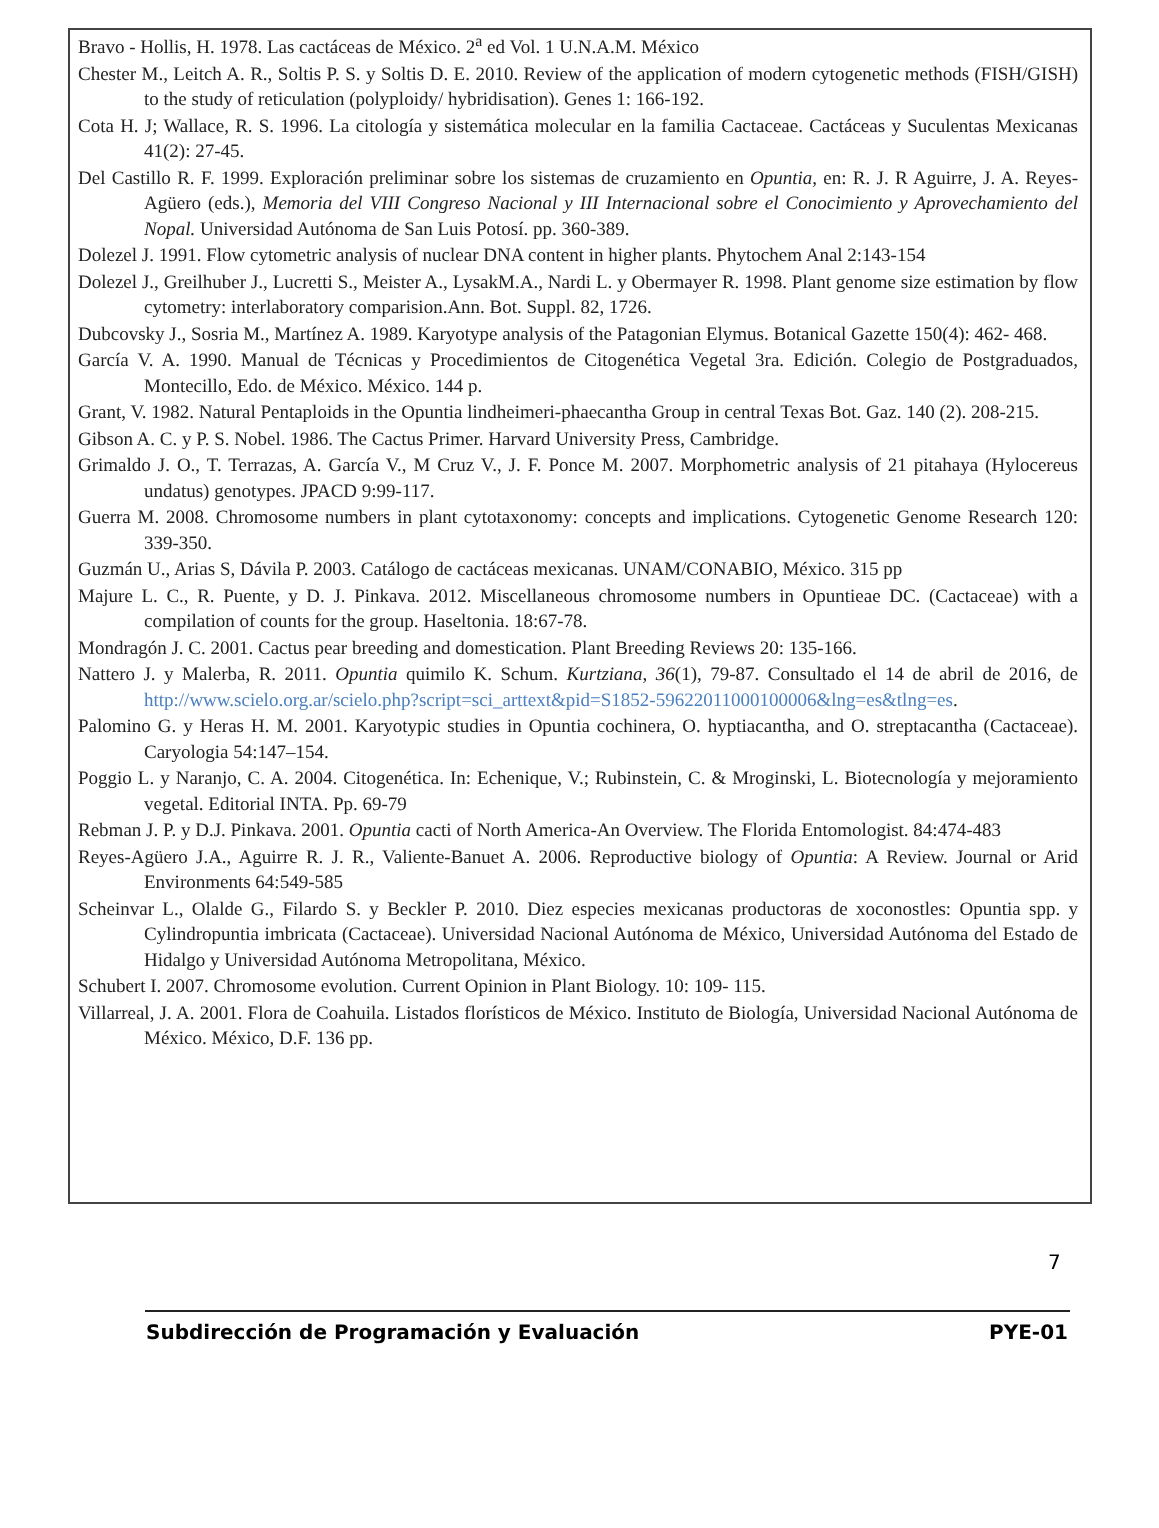Bravo - Hollis, H. 1978. Las cactáceas de México. 2<sup>a</sup> ed Vol. 1 U.N.A.M. México
Chester M., Leitch A. R., Soltis P. S. y Soltis D. E. 2010. Review of the application of modern cytogenetic methods (FISH/GISH) to the study of reticulation (polyploidy/ hybridisation). Genes 1: 166-192.
Cota H. J; Wallace, R. S. 1996. La citología y sistemática molecular en la familia Cactaceae. Cactáceas y Suculentas Mexicanas 41(2): 27-45.
Del Castillo R. F. 1999. Exploración preliminar sobre los sistemas de cruzamiento en Opuntia, en: R. J. R Aguirre, J. A. Reyes-Agüero (eds.), Memoria del VIII Congreso Nacional y III Internacional sobre el Conocimiento y Aprovechamiento del Nopal. Universidad Autónoma de San Luis Potosí. pp. 360-389.
Dolezel J. 1991. Flow cytometric analysis of nuclear DNA content in higher plants. Phytochem Anal 2:143-154
Dolezel J., Greilhuber J., Lucretti S., Meister A., LysakM.A., Nardi L. y Obermayer R. 1998. Plant genome size estimation by flow cytometry: interlaboratory comparision.Ann. Bot. Suppl. 82, 1726.
Dubcovsky J., Sosria M., Martínez A. 1989. Karyotype analysis of the Patagonian Elymus. Botanical Gazette 150(4): 462- 468.
García V. A. 1990. Manual de Técnicas y Procedimientos de Citogenética Vegetal 3ra. Edición. Colegio de Postgraduados, Montecillo, Edo. de México. México. 144 p.
Grant, V. 1982. Natural Pentaploids in the Opuntia lindheimeri-phaecantha Group in central Texas Bot. Gaz. 140 (2). 208-215.
Gibson A. C. y P. S. Nobel. 1986. The Cactus Primer. Harvard University Press, Cambridge.
Grimaldo J. O., T. Terrazas, A. García V., M Cruz V., J. F. Ponce M. 2007. Morphometric analysis of 21 pitahaya (Hylocereus undatus) genotypes. JPACD 9:99-117.
Guerra M. 2008. Chromosome numbers in plant cytotaxonomy: concepts and implications. Cytogenetic Genome Research 120: 339-350.
Guzmán U., Arias S, Dávila P. 2003. Catálogo de cactáceas mexicanas. UNAM/CONABIO, México. 315 pp
Majure L. C., R. Puente, y D. J. Pinkava. 2012. Miscellaneous chromosome numbers in Opuntieae DC. (Cactaceae) with a compilation of counts for the group. Haseltonia. 18:67-78.
Mondragón J. C. 2001. Cactus pear breeding and domestication. Plant Breeding Reviews 20: 135-166.
Nattero J. y Malerba, R. 2011. Opuntia quimilo K. Schum. Kurtziana, 36(1), 79-87. Consultado el 14 de abril de 2016, de http://www.scielo.org.ar/scielo.php?script=sci_arttext&pid=S1852-59622011000100006&lng=es&tlng=es.
Palomino G. y Heras H. M. 2001. Karyotypic studies in Opuntia cochinera, O. hyptiacantha, and O. streptacantha (Cactaceae). Caryologia 54:147–154.
Poggio L. y Naranjo, C. A. 2004. Citogenética. In: Echenique, V.; Rubinstein, C. & Mroginski, L. Biotecnología y mejoramiento vegetal. Editorial INTA. Pp. 69-79
Rebman J. P. y D.J. Pinkava. 2001. Opuntia cacti of North America-An Overview. The Florida Entomologist. 84:474-483
Reyes-Agüero J.A., Aguirre R. J. R., Valiente-Banuet A. 2006. Reproductive biology of Opuntia: A Review. Journal or Arid Environments 64:549-585
Scheinvar L., Olalde G., Filardo S. y Beckler P. 2010. Diez especies mexicanas productoras de xoconostles: Opuntia spp. y Cylindropuntia imbricata (Cactaceae). Universidad Nacional Autónoma de México, Universidad Autónoma del Estado de Hidalgo y Universidad Autónoma Metropolitana, México.
Schubert I. 2007. Chromosome evolution. Current Opinion in Plant Biology. 10: 109- 115.
Villarreal, J. A. 2001. Flora de Coahuila. Listados florísticos de México. Instituto de Biología, Universidad Nacional Autónoma de México. México, D.F. 136 pp.
7
Subdirección de Programación y Evaluación PYE-01